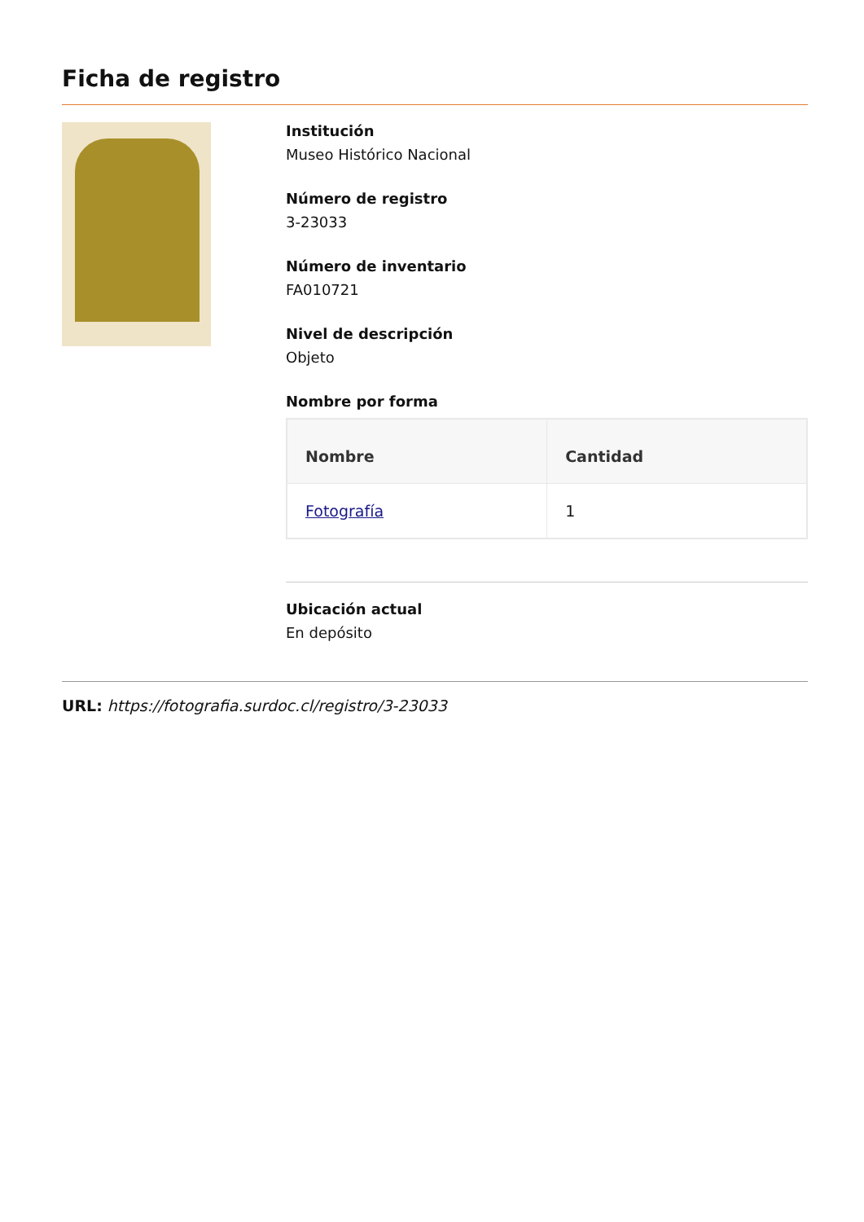Ficha de registro
Institución
Museo Histórico Nacional
Número de registro
3-23033
Número de inventario
FA010721
Nivel de descripción
Objeto
Nombre por forma
| Nombre | Cantidad |
| --- | --- |
| Fotografía | 1 |
Ubicación actual
En depósito
URL: https://fotografia.surdoc.cl/registro/3-23033